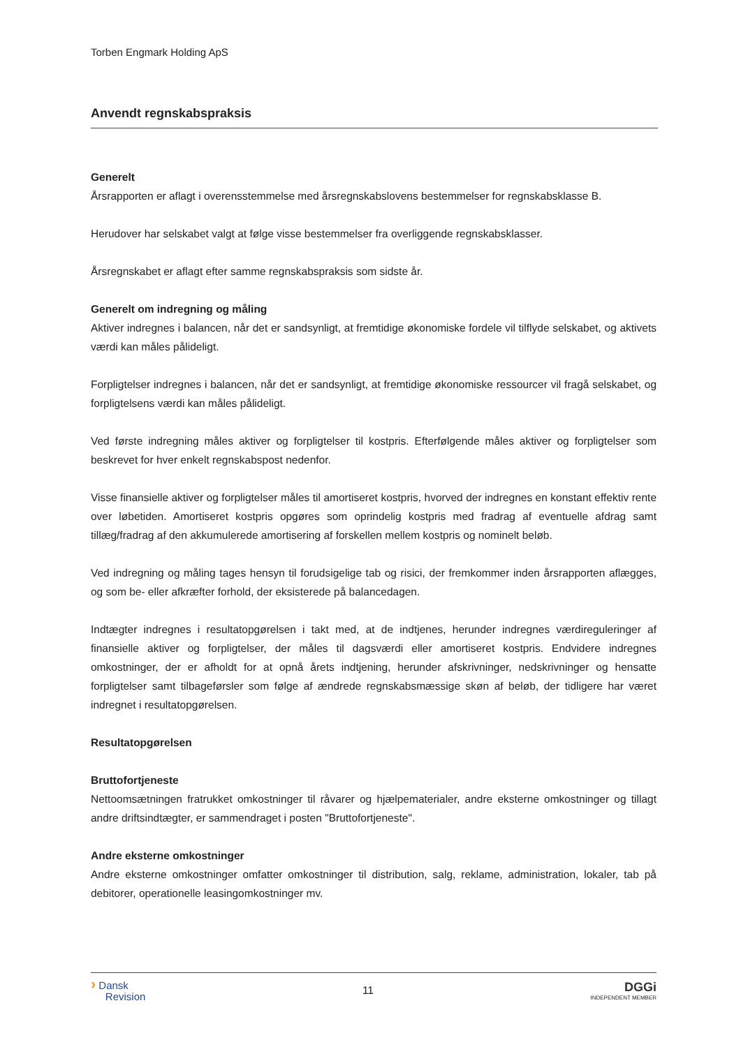Torben Engmark Holding ApS
Anvendt regnskabspraksis
Generelt
Årsrapporten er aflagt i overensstemmelse med årsregnskabslovens bestemmelser for regnskabsklasse B.
Herudover har selskabet valgt at følge visse bestemmelser fra overliggende regnskabsklasser.
Årsregnskabet er aflagt efter samme regnskabspraksis som sidste år.
Generelt om indregning og måling
Aktiver indregnes i balancen, når det er sandsynligt, at fremtidige økonomiske fordele vil tilflyde selskabet, og aktivets værdi kan måles pålideligt.
Forpligtelser indregnes i balancen, når det er sandsynligt, at fremtidige økonomiske ressourcer vil fragå selskabet, og forpligtelsens værdi kan måles pålideligt.
Ved første indregning måles aktiver og forpligtelser til kostpris. Efterfølgende måles aktiver og forpligtelser som beskrevet for hver enkelt regnskabspost nedenfor.
Visse finansielle aktiver og forpligtelser måles til amortiseret kostpris, hvorved der indregnes en konstant effektiv rente over løbetiden. Amortiseret kostpris opgøres som oprindelig kostpris med fradrag af eventuelle afdrag samt tillæg/fradrag af den akkumulerede amortisering af forskellen mellem kostpris og nominelt beløb.
Ved indregning og måling tages hensyn til forudsigelige tab og risici, der fremkommer inden årsrapporten aflægges, og som be- eller afkræfter forhold, der eksisterede på balancedagen.
Indtægter indregnes i resultatopgørelsen i takt med, at de indtjenes, herunder indregnes værdireguleringer af finansielle aktiver og forpligtelser, der måles til dagsværdi eller amortiseret kostpris. Endvidere indregnes omkostninger, der er afholdt for at opnå årets indtjening, herunder afskrivninger, nedskrivninger og hensatte forpligtelser samt tilbageførsler som følge af ændrede regnskabsmæssige skøn af beløb, der tidligere har været indregnet i resultatopgørelsen.
Resultatopgørelsen
Bruttofortjeneste
Nettoomsætningen fratrukket omkostninger til råvarer og hjælpematerialer, andre eksterne omkostninger og tillagt andre driftsindtægter, er sammendraget i posten "Bruttofortjeneste".
Andre eksterne omkostninger
Andre eksterne omkostninger omfatter omkostninger til distribution, salg, reklame, administration, lokaler, tab på debitorer, operationelle leasingomkostninger mv.
› Dansk
Revision
11
DGGi
INDEPENDENT MEMBER